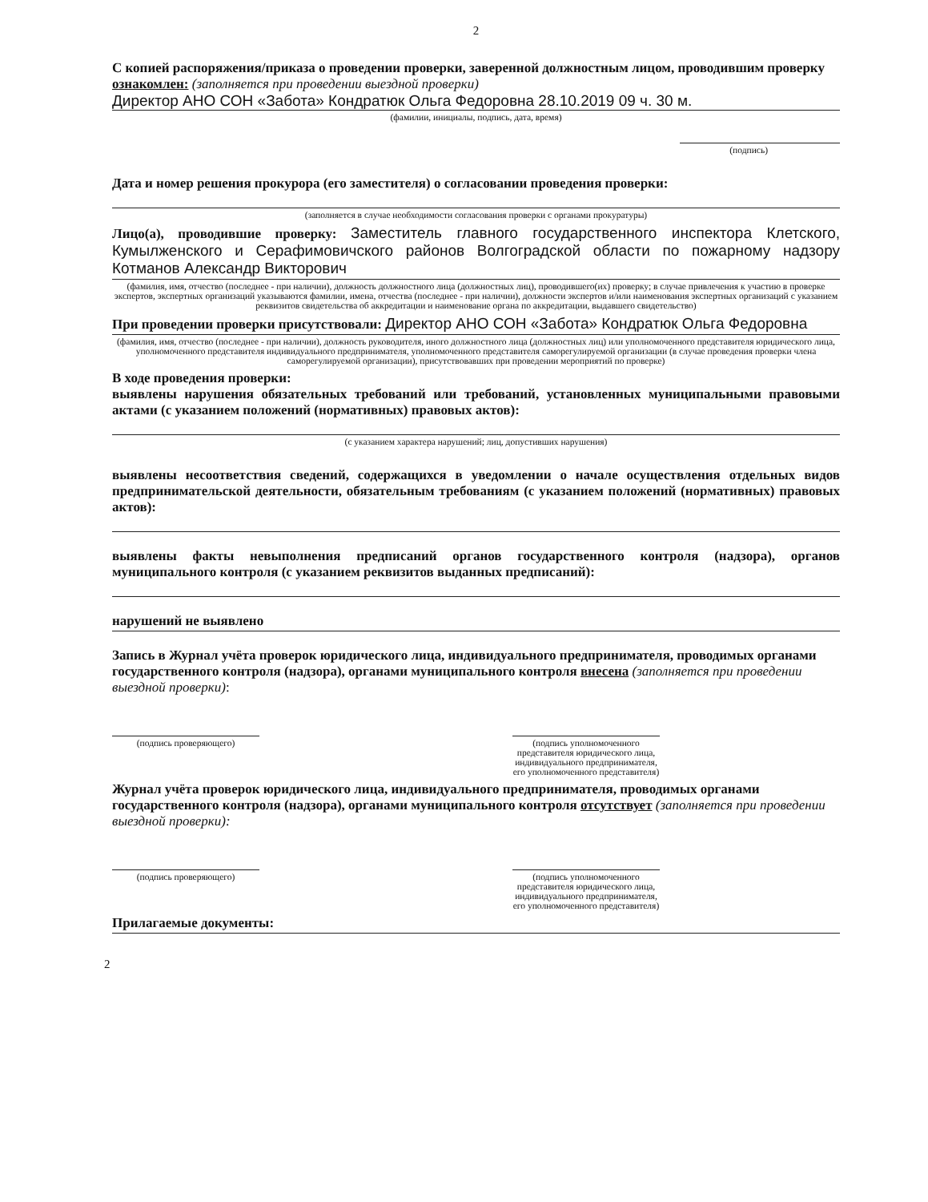2
С копией распоряжения/приказа о проведении проверки, заверенной должностным лицом, проводившим проверку ознакомлен: (заполняется при проведении выездной проверки)
Директор АНО СОН «Забота» Кондратюк Ольга Федоровна 28.10.2019 09 ч. 30 м.
(фамилии, инициалы, подпись, дата, время)
(подпись)
Дата и номер решения прокурора (его заместителя) о согласовании проведения проверки:
(заполняется в случае необходимости согласования проверки с органами прокуратуры)
Лицо(а), проводившие проверку: Заместитель главного государственного инспектора Клетского, Кумылженского и Серафимовичского районов Волгоградской области по пожарному надзору Котманов Александр Викторович
(фамилия, имя, отчество (последнее - при наличии), должность должностного лица (должностных лиц), проводившего(их) проверку; в случае привлечения к участию в проверке экспертов, экспертных организаций указываются фамилии, имена, отчества (последнее - при наличии), должности экспертов и/или наименования экспертных организаций с указанием реквизитов свидетельства об аккредитации и наименование органа по аккредитации, выдавшего свидетельство)
При проведении проверки присутствовали: Директор АНО СОН «Забота» Кондратюк Ольга Федоровна
(фамилия, имя, отчество (последнее - при наличии), должность руководителя, иного должностного лица (должностных лиц) или уполномоченного представителя юридического лица, уполномоченного представителя индивидуального предпринимателя, уполномоченного представителя саморегулируемой организации (в случае проведения проверки члена саморегулируемой организации), присутствовавших при проведении мероприятий по проверке)
В ходе проведения проверки:
выявлены нарушения обязательных требований или требований, установленных муниципальными правовыми актами (с указанием положений (нормативных) правовых актов):
(с указанием характера нарушений; лиц, допустивших нарушения)
выявлены несоответствия сведений, содержащихся в уведомлении о начале осуществления отдельных видов предпринимательской деятельности, обязательным требованиям (с указанием положений (нормативных) правовых актов):
выявлены факты невыполнения предписаний органов государственного контроля (надзора), органов муниципального контроля (с указанием реквизитов выданных предписаний):
нарушений не выявлено
Запись в Журнал учёта проверок юридического лица, индивидуального предпринимателя, проводимых органами государственного контроля (надзора), органами муниципального контроля внесена (заполняется при проведении выездной проверки):
(подпись проверяющего) (подпись уполномоченного представителя юридического лица, индивидуального предпринимателя, его уполномоченного представителя)
Журнал учёта проверок юридического лица, индивидуального предпринимателя, проводимых органами государственного контроля (надзора), органами муниципального контроля отсутствует (заполняется при проведении выездной проверки):
(подпись проверяющего) (подпись уполномоченного представителя юридического лица, индивидуального предпринимателя, его уполномоченного представителя)
Прилагаемые документы:
2